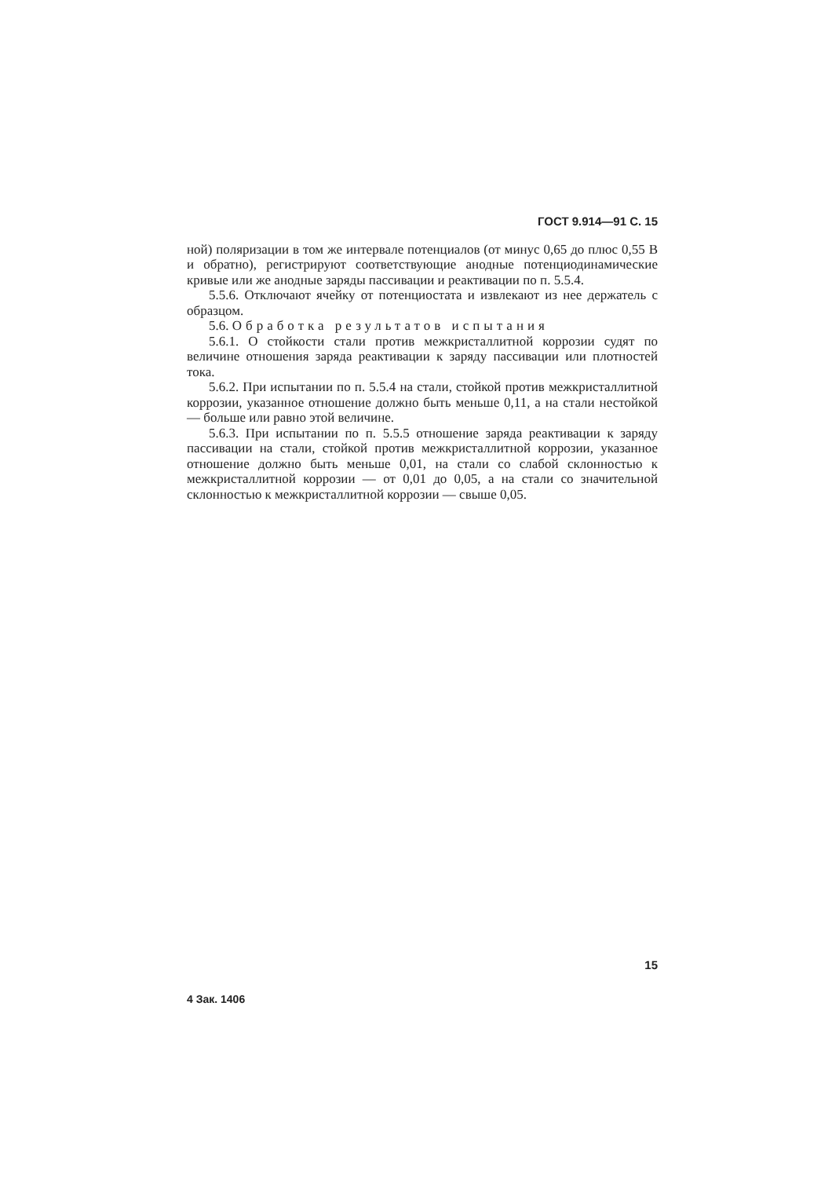ГОСТ 9.914—91 С. 15
ной) поляризации в том же интервале потенциалов (от минус 0,65 до плюс 0,55 В и обратно), регистрируют соответствующие анодные потенциодинамические кривые или же анодные заряды пассивации и реактивации по п. 5.5.4.
5.5.6. Отключают ячейку от потенциостата и извлекают из нее держатель с образцом.
5.6. Обработка результатов испытания
5.6.1. О стойкости стали против межкристаллитной коррозии судят по величине отношения заряда реактивации к заряду пассивации или плотностей тока.
5.6.2. При испытании по п. 5.5.4 на стали, стойкой против межкристаллитной коррозии, указанное отношение должно быть меньше 0,11, а на стали нестойкой — больше или равно этой величине.
5.6.3. При испытании по п. 5.5.5 отношение заряда реактивации к заряду пассивации на стали, стойкой против межкристаллитной коррозии, указанное отношение должно быть меньше 0,01, на стали со слабой склонностью к межкристаллитной коррозии — от 0,01 до 0,05, а на стали со значительной склонностью к межкристаллитной коррозии — свыше 0,05.
15
4 Зак. 1406